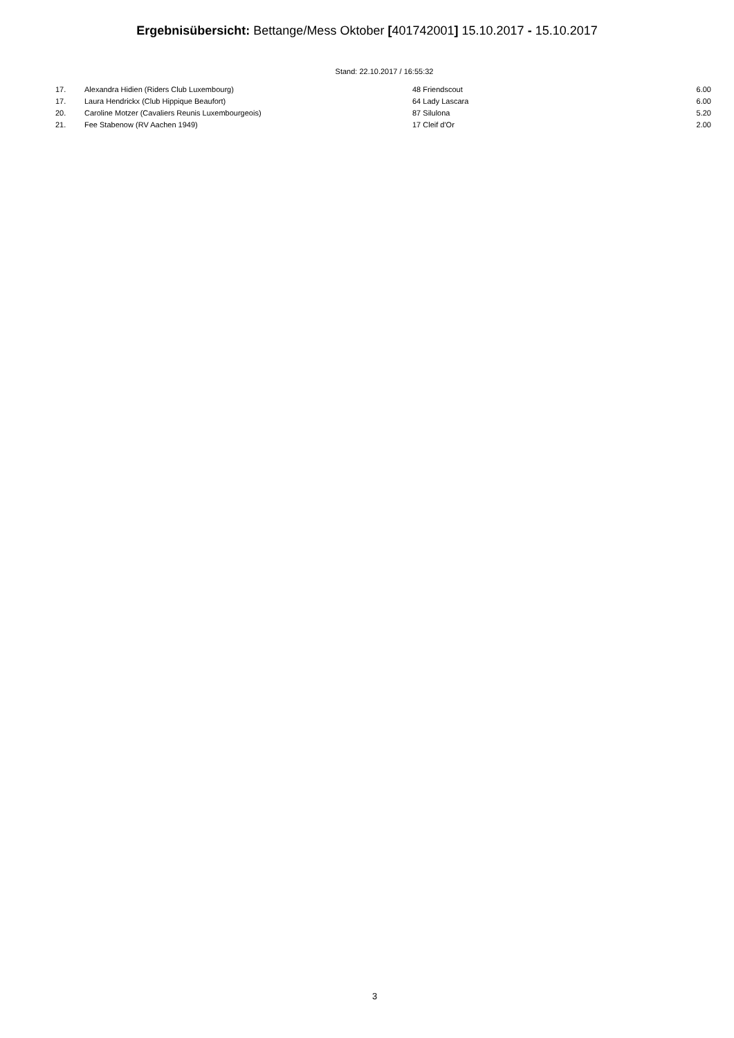Ergebnisübersicht: Bettange/Mess Oktober [401742001] 15.10.2017 - 15.10.2017
Stand: 22.10.2017 / 16:55:32
| 17. | Alexandra Hidien (Riders Club Luxembourg) | 48 Friendscout | 6.00 |
| 17. | Laura Hendrickx (Club Hippique Beaufort) | 64 Lady Lascara | 6.00 |
| 20. | Caroline Motzer (Cavaliers Reunis Luxembourgeois) | 87 Silulona | 5.20 |
| 21. | Fee Stabenow (RV Aachen 1949) | 17 Cleif d'Or | 2.00 |
3